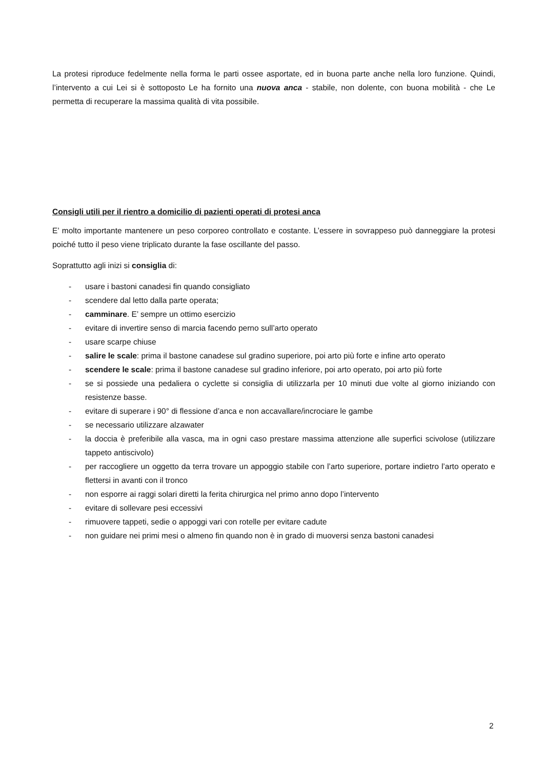La protesi riproduce fedelmente nella forma le parti ossee asportate, ed in buona parte anche nella loro funzione. Quindi, l’intervento a cui Lei si è sottoposto Le ha fornito una nuova anca - stabile, non dolente, con buona mobilità - che Le permetta di recuperare la massima qualità di vita possibile.
Consigli utili per il rientro a domicilio di pazienti operati di protesi anca
E’ molto importante mantenere un peso corporeo controllato e costante. L’essere in sovrappeso può danneggiare la protesi poiché tutto il peso viene triplicato durante la fase oscillante del passo.
Soprattutto agli inizi si consiglia di:
- usare i bastoni canadesi fin quando consigliato
- scendere dal letto dalla parte operata;
- camminare. E’ sempre un ottimo esercizio
- evitare di invertire senso di marcia facendo perno sull’arto operato
- usare scarpe chiuse
- salire le scale: prima il bastone canadese sul gradino superiore, poi arto più forte e infine arto operato
- scendere le scale: prima il bastone canadese sul gradino inferiore, poi arto operato, poi arto più forte
- se si possiede una pedaliera o cyclette si consiglia di utilizzarla per 10 minuti due volte al giorno iniziando con resistenze basse.
- evitare di superare i 90° di flessione d’anca e non accavallare/incrociare le gambe
- se necessario utilizzare alzawater
- la doccia è preferibile alla vasca, ma in ogni caso prestare massima attenzione alle superfici scivolose (utilizzare tappeto antiscivolo)
- per raccogliere un oggetto da terra trovare un appoggio stabile con l’arto superiore, portare indietro l’arto operato e flettersi in avanti con il tronco
- non esporre ai raggi solari diretti la ferita chirurgica nel primo anno dopo l’intervento
- evitare di sollevare pesi eccessivi
- rimuovere tappeti, sedie o appoggi vari con rotelle per evitare cadute
- non guidare nei primi mesi o almeno fin quando non è in grado di muoversi senza bastoni canadesi
2